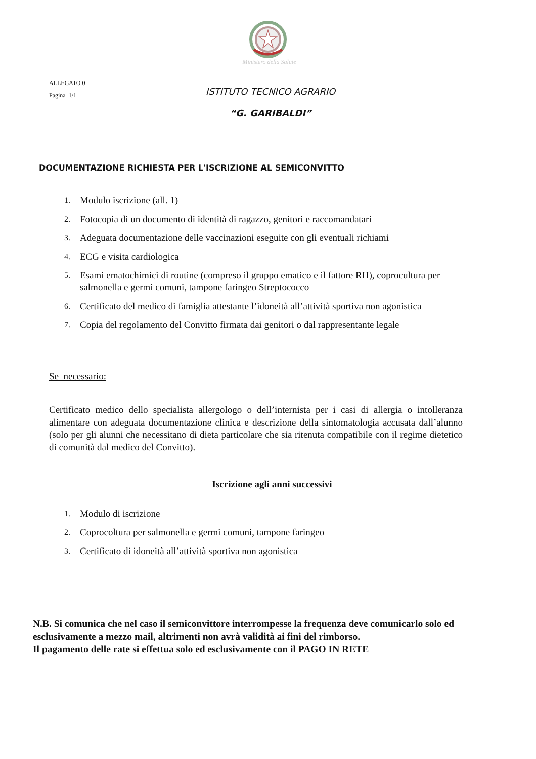Ministero della Salute
ALLEGATO 0
Pagina 1/1
ISTITUTO TECNICO AGRARIO
“G. GARIBALDI”
DOCUMENTAZIONE RICHIESTA PER L'ISCRIZIONE AL SEMICONVITTO
1. Modulo iscrizione (all. 1)
2. Fotocopia di un documento di identità di ragazzo, genitori e raccomandatari
3. Adeguata documentazione delle vaccinazioni eseguite con gli eventuali richiami
4. ECG e visita cardiologica
5. Esami ematochimici di routine (compreso il gruppo ematico e il fattore RH), coprocultura per salmonella e germi comuni, tampone faringeo Streptococco
6. Certificato del medico di famiglia attestante l’idoneità all’attività sportiva non agonistica
7. Copia del regolamento del Convitto firmata dai genitori o dal rappresentante legale
Se necessario:
Certificato medico dello specialista allergologo o dell’internista per i casi di allergia o intolleranza alimentare con adeguata documentazione clinica e descrizione della sintomatologia accusata dall’alunno (solo per gli alunni che necessitano di dieta particolare che sia ritenuta compatibile con il regime dietetico di comunità dal medico del Convitto).
Iscrizione agli anni successivi
1. Modulo di iscrizione
2. Coprocoltura per salmonella e germi comuni, tampone faringeo
3. Certificato di idoneità all’attività sportiva non agonistica
N.B. Si comunica che nel caso il semiconvittore interrompesse la frequenza deve comunicarlo solo ed esclusivamente a mezzo mail, altrimenti non avrà validità ai fini del rimborso.
Il pagamento delle rate si effettua solo ed esclusivamente con il PAGO IN RETE